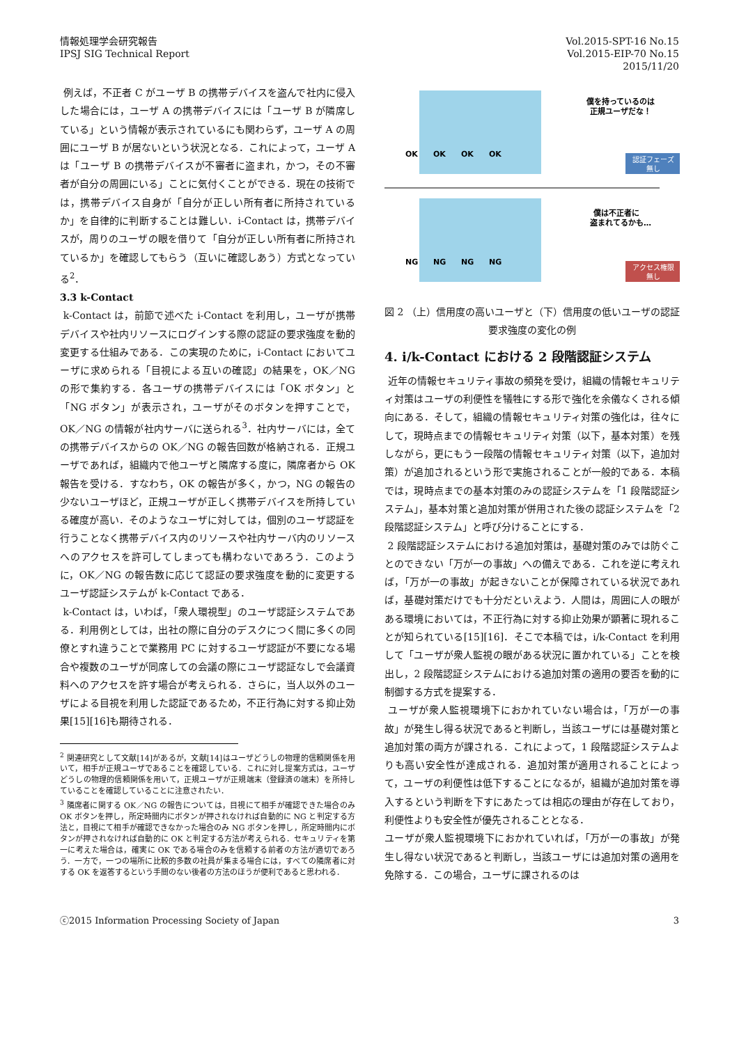情報処理学会研究報告
IPSJ SIG Technical Report
Vol.2015-SPT-16 No.15
Vol.2015-EIP-70 No.15
2015/11/20
例えば，不正者 C がユーザ B の携帯デバイスを盗んで社内に侵入した場合には，ユーザ A の携帯デバイスには「ユーザ B が隣席している」という情報が表示されているにも関わらず，ユーザ A の周囲にユーザ B が居ないという状況となる．これによって，ユーザ A は「ユーザ B の携帯デバイスが不審者に盗まれ，かつ，その不審者が自分の周囲にいる」ことに気付くことができる．現在の技術では，携帯デバイス自身が「自分が正しい所有者に所持されているか」を自律的に判断することは難しい．i-Contact は，携帯デバイスが，周りのユーザの眼を借りて「自分が正しい所有者に所持されているか」を確認してもらう（互いに確認しあう）方式となっている<sup>2</sup>．
3.3 k-Contact
k-Contact は，前節で述べた i-Contact を利用し，ユーザが携帯デバイスや社内リソースにログインする際の認証の要求強度を動的変更する仕組みである．この実現のために，i-Contact においてユーザに求められる「目視による互いの確認」の結果を，OK／NG の形で集約する．各ユーザの携帯デバイスには「OK ボタン」と「NG ボタン」が表示され，ユーザがそのボタンを押すことで，OK／NG の情報が社内サーバに送られる<sup>3</sup>．社内サーバには，全ての携帯デバイスからの OK／NG の報告回数が格納される．正規ユーザであれば，組織内で他ユーザと隣席する度に，隣席者から OK 報告を受ける．すなわち，OK の報告が多く，かつ，NG の報告の少ないユーザほど，正規ユーザが正しく携帯デバイスを所持している確度が高い．そのようなユーザに対しては，個別のユーザ認証を行うことなく携帯デバイス内のリソースや社内サーバ内のリソースへのアクセスを許可してしまっても構わないであろう．このように，OK／NG の報告数に応じて認証の要求強度を動的に変更するユーザ認証システムが k-Contact である．
k-Contact は，いわば，「衆人環視型」のユーザ認証システムである．利用例としては，出社の際に自分のデスクにつく間に多くの同僚とすれ違うことで業務用 PC に対するユーザ認証が不要になる場合や複数のユーザが同席しての会議の際にユーザ認証なしで会議資料へのアクセスを許す場合が考えられる．さらに，当人以外のユーザによる目視を利用した認証であるため，不正行為に対する抑止効果[15][16]も期待される．
<sup>2</sup> 関連研究として文献[14]があるが，文献[14]はユーザどうしの物理的信頼関係を用いて，相手が正規ユーザであることを確認している．これに対し提案方式は，ユーザどうしの物理的信頼関係を用いて，正規ユーザが正規端末（登録済の端末）を所持していることを確認していることに注意されたい．
<sup>3</sup> 隣席者に関する OK／NG の報告については，目視にて相手が確認できた場合のみ OK ボタンを押し，所定時間内にボタンが押されなければ自動的に NG と判定する方法と，目視にて相手が確認できなかった場合のみ NG ボタンを押し，所定時間内にボタンが押されなければ自動的に OK と判定する方法が考えられる．セキュリティを第一に考えた場合は，確実に OK である場合のみを信頼する前者の方法が適切であろう．一方で，一つの場所に比較的多数の社員が集まる場合には，すべての隣席者に対する OK を返答するという手間のない後者の方法のほうが便利であると思われる．
OK
OK
OK
OK
NG
NG
NG
NG
僕を持っているのは
正規ユーザだな！
僕は不正者に
盗まれてるかも…
認証フェーズ
無し
アクセス権限
無し
図 2 （上）信用度の高いユーザと（下）信用度の低いユーザの認証要求強度の変化の例
4. i/k-Contact における 2 段階認証システム
近年の情報セキュリティ事故の頻発を受け，組織の情報セキュリティ対策はユーザの利便性を犠牲にする形で強化を余儀なくされる傾向にある．そして，組織の情報セキュリティ対策の強化は，往々にして，現時点までの情報セキュリティ対策（以下，基本対策）を残しながら，更にもう一段階の情報セキュリティ対策（以下，追加対策）が追加されるという形で実施されることが一般的である．本稿では，現時点までの基本対策のみの認証システムを「1 段階認証システム」，基本対策と追加対策が併用された後の認証システムを「2 段階認証システム」と呼び分けることにする．
2 段階認証システムにおける追加対策は，基礎対策のみでは防ぐことのできない「万が一の事故」への備えである．これを逆に考えれば，「万が一の事故」が起きないことが保障されている状況であれば，基礎対策だけでも十分だといえよう．人間は，周囲に人の眼がある環境においては，不正行為に対する抑止効果が顕著に現れることが知られている[15][16]．そこで本稿では，i/k-Contact を利用して「ユーザが衆人監視の眼がある状況に置かれている」ことを検出し，2 段階認証システムにおける追加対策の適用の要否を動的に制御する方式を提案する．
ユーザが衆人監視環境下におかれていない場合は，「万が一の事故」が発生し得る状況であると判断し，当該ユーザには基礎対策と追加対策の両方が課される．これによって，1 段階認証システムよりも高い安全性が達成される．追加対策が適用されることによって，ユーザの利便性は低下することになるが，組織が追加対策を導入するという判断を下すにあたっては相応の理由が存在しており，利便性よりも安全性が優先されることとなる．
ユーザが衆人監視環境下におかれていれば，「万が一の事故」が発生し得ない状況であると判断し，当該ユーザには追加対策の適用を免除する．この場合，ユーザに課されるのは
ⓒ2015 Information Processing Society of Japan 3